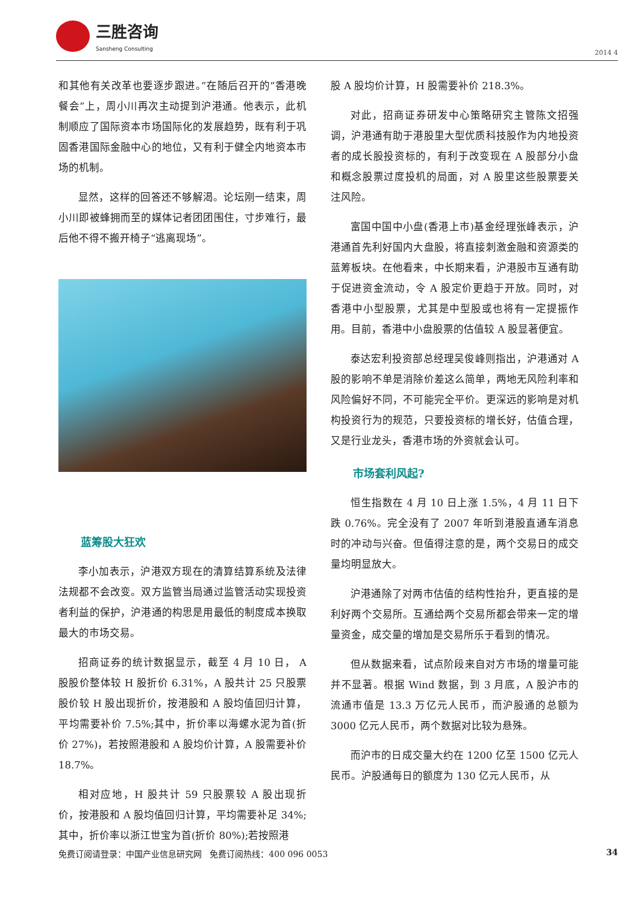三胜咨询
Sansheng Consulting
2014 4
和其他有关改革也要逐步跟进。”在随后召开的“香港晚餐会”上，周小川再次主动提到沪港通。他表示，此机制顺应了国际资本市场国际化的发展趋势，既有利于巩固香港国际金融中心的地位，又有利于健全内地资本市场的机制。
显然，这样的回答还不够解渴。论坛刚一结束，周小川即被蜂拥而至的媒体记者团团围住，寸步难行，最后他不得不搬开椅子“逃离现场”。
蓝筹股大狂欢
李小加表示，沪港双方现在的清算结算系统及法律法规都不会改变。双方监管当局通过监管活动实现投资者利益的保护，沪港通的构思是用最低的制度成本换取最大的市场交易。
招商证券的统计数据显示，截至 4 月 10 日， A 股股价整体较 H 股折价 6.31%，A 股共计 25 只股票股价较 H 股出现折价，按港股和 A 股均值回归计算，平均需要补价 7.5%;其中，折价率以海螺水泥为首(折价 27%)，若按照港股和 A 股均价计算，A 股需要补价 18.7%。
相对应地，H 股共计 59 只股票较 A 股出现折价，按港股和 A 股均值回归计算，平均需要补足 34%;其中，折价率以浙江世宝为首(折价 80%);若按照港
股 A 股均价计算，H 股需要补价 218.3%。
对此，招商证券研发中心策略研究主管陈文招强调，沪港通有助于港股里大型优质科技股作为内地投资者的成长股投资标的，有利于改变现在 A 股部分小盘和概念股票过度投机的局面，对 A 股里这些股票要关注风险。
富国中国中小盘(香港上市)基金经理张峰表示，沪港通首先利好国内大盘股，将直接刺激金融和资源类的蓝筹板块。在他看来，中长期来看，沪港股市互通有助于促进资金流动，令 A 股定价更趋于开放。同时，对香港中小型股票，尤其是中型股或也将有一定提振作用。目前，香港中小盘股票的估值较 A 股显著便宜。
泰达宏利投资部总经理吴俊峰则指出，沪港通对 A 股的影响不单是消除价差这么简单，两地无风险利率和风险偏好不同，不可能完全平价。更深远的影响是对机构投资行为的规范，只要投资标的增长好，估值合理，又是行业龙头，香港市场的外资就会认可。
市场套利风起?
恒生指数在 4 月 10 日上涨 1.5%，4 月 11 日下跌 0.76%。完全没有了 2007 年听到港股直通车消息时的冲动与兴奋。但值得注意的是，两个交易日的成交量均明显放大。
沪港通除了对两市估值的结构性抬升，更直接的是利好两个交易所。互通给两个交易所都会带来一定的增量资金，成交量的增加是交易所乐于看到的情况。
但从数据来看，试点阶段来自对方市场的增量可能并不显著。根据 Wind 数据，到 3 月底，A 股沪市的流通市值是 13.3 万亿元人民币，而沪股通的总额为 3000 亿元人民币，两个数据对比较为悬殊。
而沪市的日成交量大约在 1200 亿至 1500 亿元人民币。沪股通每日的额度为 130 亿元人民币，从
免费订阅请登录：中国产业信息研究网 免费订阅热线：400 096 0053 34